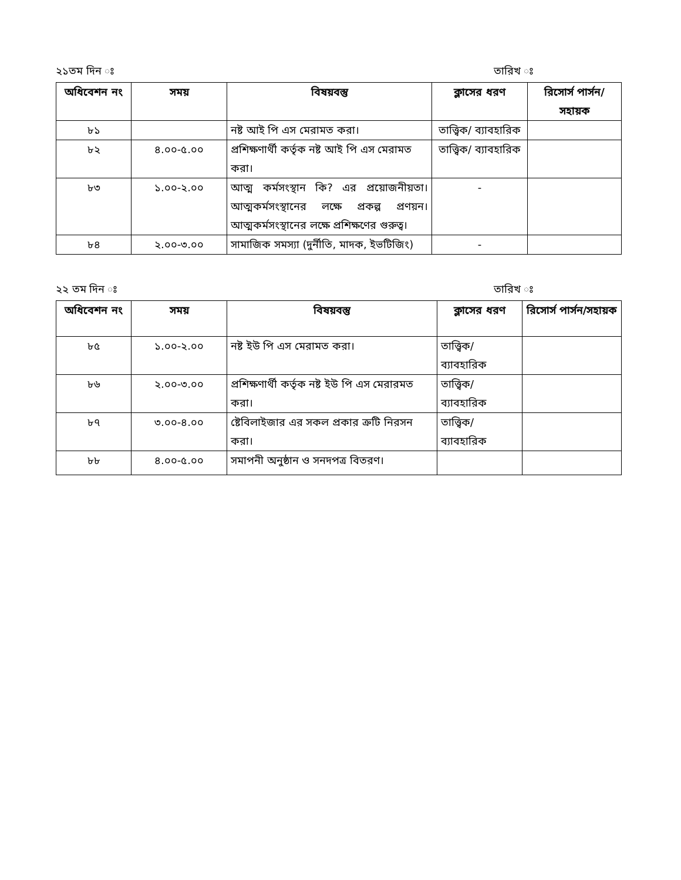২১তম দিন ঃ তারিখ ঃ
| অধিবেশন নং | সময় | বিষয়বস্তু | ক্লাসের ধরণ | রিসোর্স পার্সন/সহায়ক |
| --- | --- | --- | --- | --- |
| ৮১ | | নষ্ট আই পি এস মেরামত করা। | তাত্ত্বিক/ ব্যাবহারিক | |
| ৮২ | ৪.০০-৫.০০ | প্রশিক্ষণার্থী কর্তৃক নষ্ট আই পি এস মেরামত করা। | তাত্ত্বিক/ ব্যাবহারিক | |
| ৮৩ | ১.০০-২.০০ | আত্ম কর্মসংস্থান কি? এর প্রয়োজনীয়তা। আত্মকর্মসংস্থানের লক্ষে প্রকল্প প্রণয়ন। আত্মকর্মসংস্থানের লক্ষে প্রশিক্ষণের গুরুত্ব। | - | |
| ৮৪ | ২.০০-৩.০০ | সামাজিক সমস্যা (দুর্নীতি, মাদক, ইভটিজিং) | - | |
২২ তম দিন ঃ তারিখ ঃ
| অধিবেশন নং | সময় | বিষয়বস্তু | ক্লাসের ধরণ | রিসোর্স পার্সন/সহায়ক |
| --- | --- | --- | --- | --- |
| ৮৫ | ১.০০-২.০০ | নষ্ট ইউ পি এস মেরামত করা। | তাত্ত্বিক/ ব্যাবহারিক | |
| ৮৬ | ২.০০-৩.০০ | প্রশিক্ষণার্থী কর্তৃক নষ্ট ইউ পি এস মেরারমত করা। | তাত্ত্বিক/ ব্যাবহারিক | |
| ৮৭ | ৩.০০-৪.০০ | ষ্টেবিলাইজার এর সকল প্রকার ক্রটি নিরসন করা। | তাত্ত্বিক/ ব্যাবহারিক | |
| ৮৮ | ৪.০০-৫.০০ | সমাপনী অনুষ্ঠান ও সনদপত্র বিতরণ। | | |